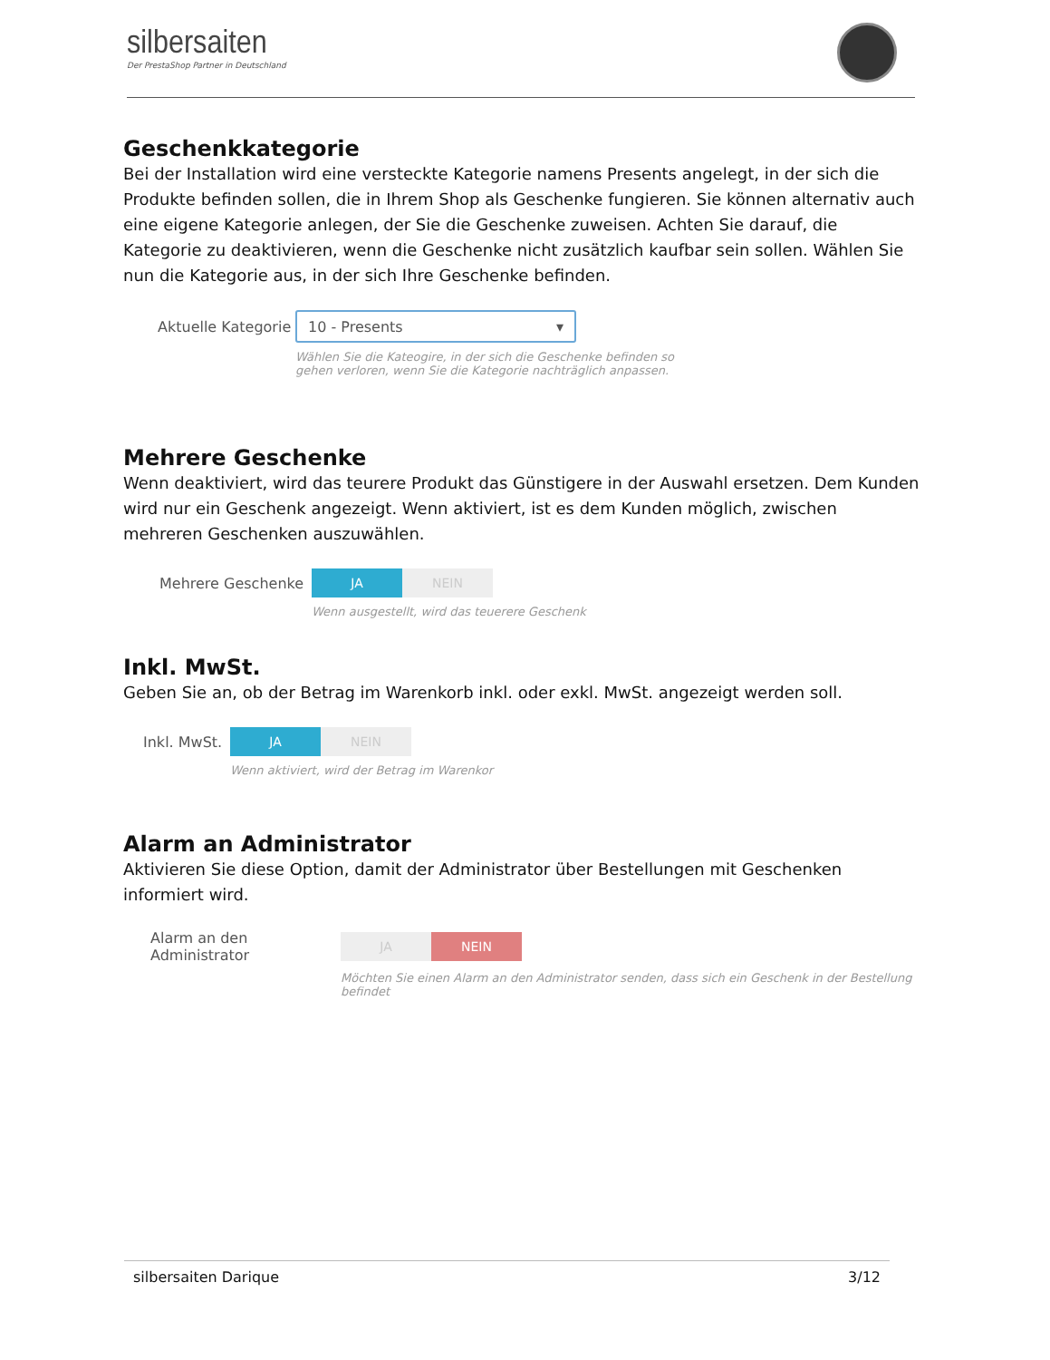silbersaiten
Der PrestaShop Partner in Deutschland
Geschenkkategorie
Bei der Installation wird eine versteckte Kategorie namens Presents angelegt, in der sich die Produkte befinden sollen, die in Ihrem Shop als Geschenke fungieren. Sie können alternativ auch eine eigene Kategorie anlegen, der Sie die Geschenke zuweisen. Achten Sie darauf, die Kategorie zu deaktivieren, wenn die Geschenke nicht zusätzlich kaufbar sein sollen. Wählen Sie nun die Kategorie aus, in der sich Ihre Geschenke befinden.
Aktuelle Kategorie
10 - Presents ▾
Wählen Sie die Kateogire, in der sich die Geschenke befinden so gehen verloren, wenn Sie die Kategorie nachträglich anpassen.
Mehrere Geschenke
Wenn deaktiviert, wird das teurere Produkt das Günstigere in der Auswahl ersetzen. Dem Kunden wird nur ein Geschenk angezeigt. Wenn aktiviert, ist es dem Kunden möglich, zwischen mehreren Geschenken auszuwählen.
Mehrere Geschenke
JA NEIN
Wenn ausgestellt, wird das teuerere Geschenk
Inkl. MwSt.
Geben Sie an, ob der Betrag im Warenkorb inkl. oder exkl. MwSt. angezeigt werden soll.
Inkl. MwSt.
JA NEIN
Wenn aktiviert, wird der Betrag im Warenkor
Alarm an Administrator
Aktivieren Sie diese Option, damit der Administrator über Bestellungen mit Geschenken informiert wird.
Alarm an den Administrator
JA NEIN
Möchten Sie einen Alarm an den Administrator senden, dass sich ein Geschenk in der Bestellung befindet
silbersaiten Darique 3/12